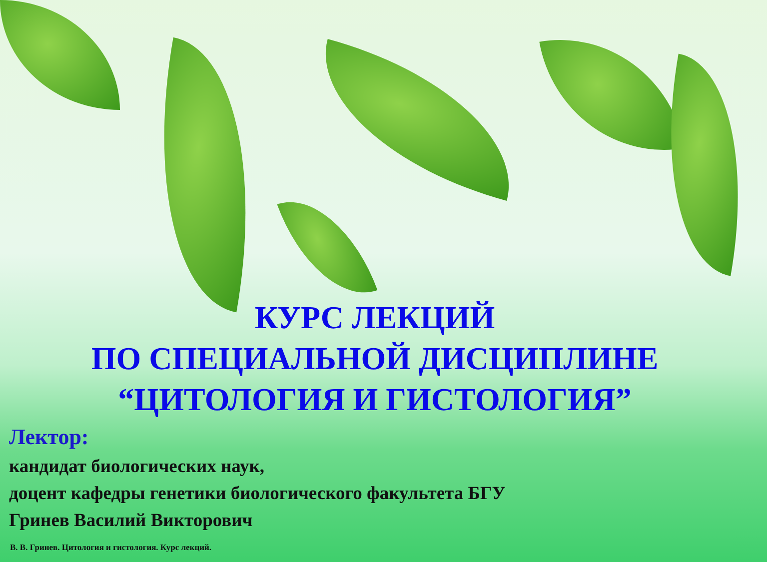КУРС ЛЕКЦИЙ
ПО СПЕЦИАЛЬНОЙ ДИСЦИПЛИНЕ
“ЦИТОЛОГИЯ И ГИСТОЛОГИЯ”
Лектор:
кандидат биологических наук,
доцент кафедры генетики биологического факультета БГУ
Гринев Василий Викторович
В. В. Гринев. Цитология и гистология. Курс лекций.